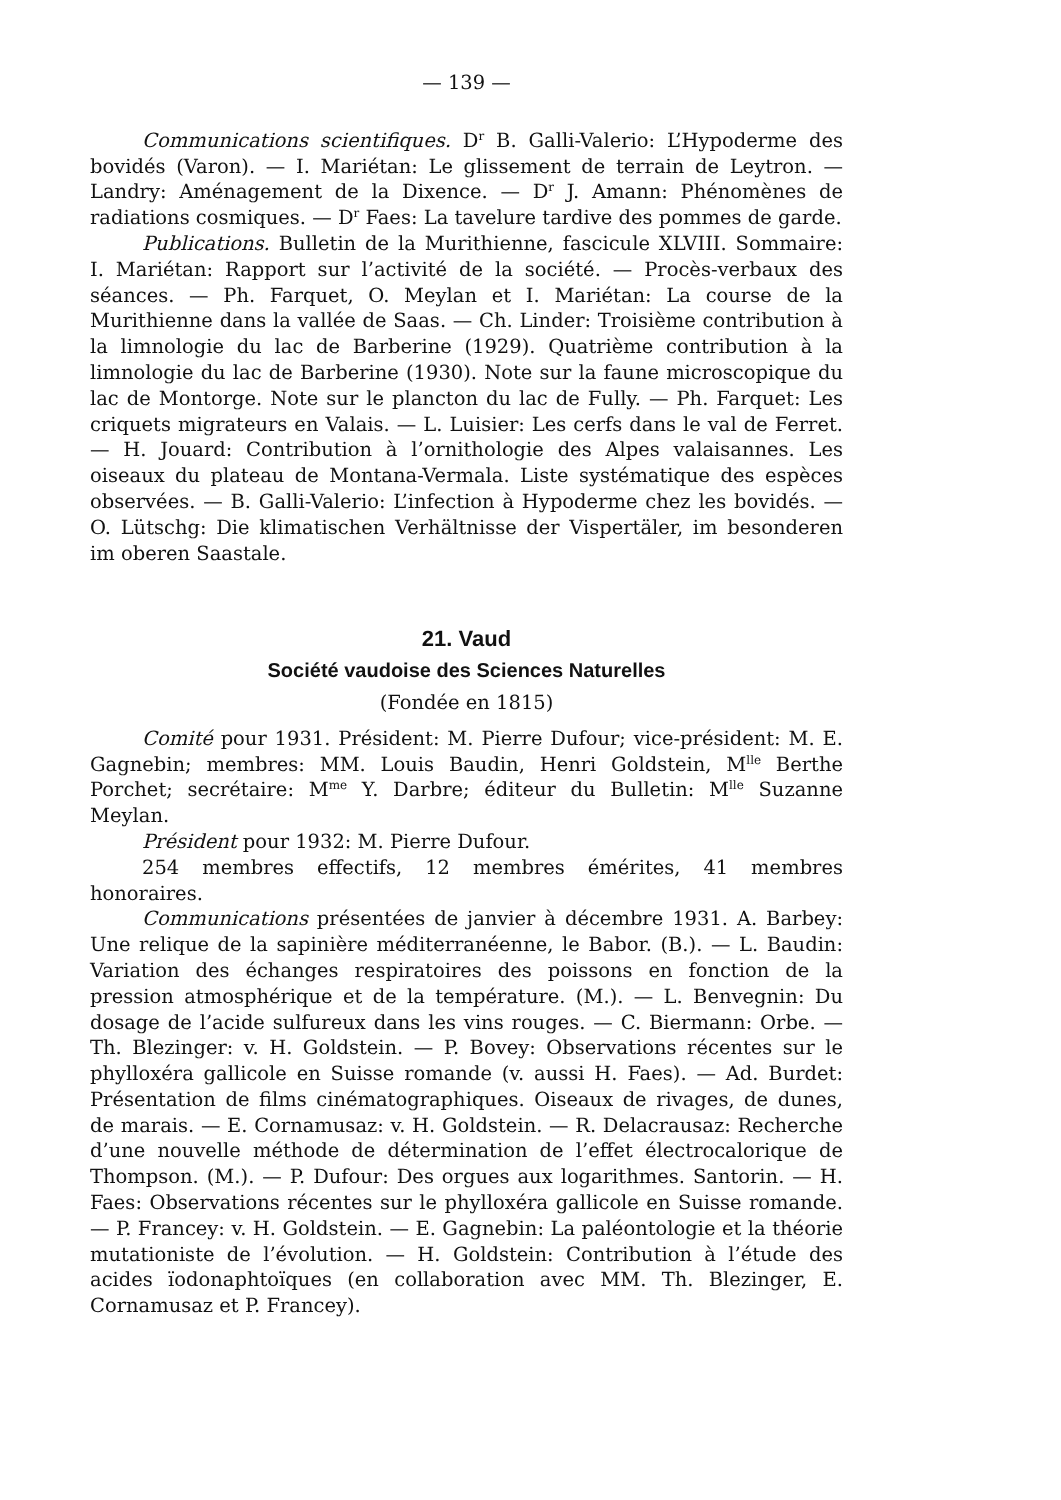— 139 —
Communications scientifiques. D<sup>r</sup> B. Galli-Valerio: L’Hypoderme des bovidés (Varon). — I. Mariétan: Le glissement de terrain de Leytron. — Landry: Aménagement de la Dixence. — D<sup>r</sup> J. Amann: Phénomènes de radiations cosmiques. — D<sup>r</sup> Faes: La tavelure tardive des pommes de garde.
Publications. Bulletin de la Murithienne, fascicule XLVIII. Sommaire: I. Mariétan: Rapport sur l’activité de la société. — Procès-verbaux des séances. — Ph. Farquet, O. Meylan et I. Mariétan: La course de la Murithienne dans la vallée de Saas. — Ch. Linder: Troisième contribution à la limnologie du lac de Barberine (1929). Quatrième contribution à la limnologie du lac de Barberine (1930). Note sur la faune microscopique du lac de Montorge. Note sur le plancton du lac de Fully. — Ph. Farquet: Les criquets migrateurs en Valais. — L. Luisier: Les cerfs dans le val de Ferret. — H. Jouard: Contribution à l’ornithologie des Alpes valaisannes. Les oiseaux du plateau de Montana-Vermala. Liste systématique des espèces observées. — B. Galli-Valerio: L’infection à Hypoderme chez les bovidés. — O. Lütschg: Die klimatischen Verhältnisse der Vispertäler, im besonderen im oberen Saastale.
21. Vaud
Société vaudoise des Sciences Naturelles
(Fondée en 1815)
Comité pour 1931. Président: M. Pierre Dufour; vice-président: M. E. Gagnebin; membres: MM. Louis Baudin, Henri Goldstein, M<sup>lle</sup> Berthe Porchet; secrétaire: M<sup>me</sup> Y. Darbre; éditeur du Bulletin: M<sup>lle</sup> Suzanne Meylan.
Président pour 1932: M. Pierre Dufour.
254 membres effectifs, 12 membres émérites, 41 membres honoraires.
Communications présentées de janvier à décembre 1931. A. Barbey: Une relique de la sapinière méditerranéenne, le Babor. (B.). — L. Baudin: Variation des échanges respiratoires des poissons en fonction de la pression atmosphérique et de la température. (M.). — L. Benvegnin: Du dosage de l’acide sulfureux dans les vins rouges. — C. Biermann: Orbe. — Th. Blezinger: v. H. Goldstein. — P. Bovey: Observations récentes sur le phylloxéra gallicole en Suisse romande (v. aussi H. Faes). — Ad. Burdet: Présentation de films cinématographiques. Oiseaux de rivages, de dunes, de marais. — E. Cornamusaz: v. H. Goldstein. — R. Delacrausaz: Recherche d’une nouvelle méthode de détermination de l’effet électrocalorique de Thompson. (M.). — P. Dufour: Des orgues aux logarithmes. Santorin. — H. Faes: Observations récentes sur le phylloxéra gallicole en Suisse romande. — P. Francey: v. H. Goldstein. — E. Gagnebin: La paléontologie et la théorie mutationiste de l’évolution. — H. Goldstein: Contribution à l’étude des acides ïodonaphtoïques (en collaboration avec MM. Th. Blezinger, E. Cornamusaz et P. Francey).